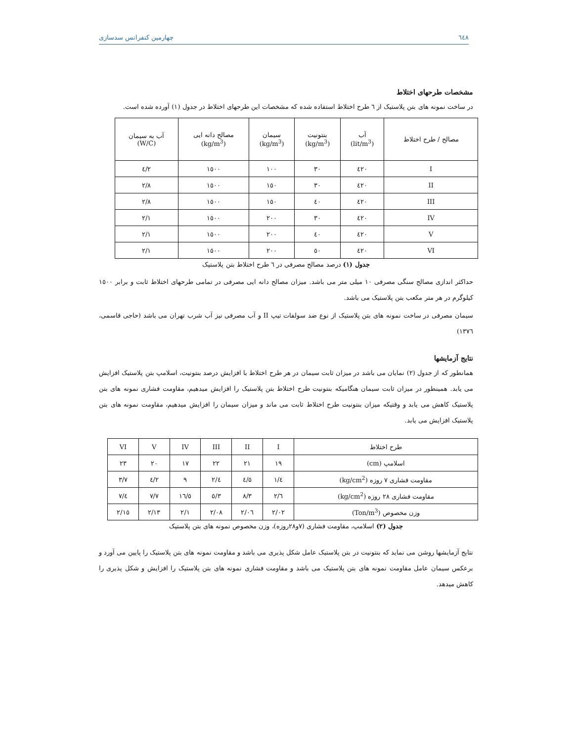٦٤٨ چهارمین کنفرانس سدسازی
مشخصات طرحهای اختلاط
در ساخت نمونه های بتن پلاستیک از ٦ طرح اختلاط استفاده شده که مشخصات این طرحهای اختلاط در جدول (١) آورده شده است.
| مصالح / طرح اختلاط | آب (lit/m<sup>3</sup>) | بنتونیت (kg/m<sup>3</sup>) | سیمان (kg/m<sup>3</sup>) | مصالح دانه ایی (kg/m<sup>3</sup>) | آب به سیمان (W/C) |
| --- | --- | --- | --- | --- | --- |
| I | ٤٢٠ | ٣٠ | ١٠٠ | ١٥٠٠ | ٤/٢ |
| II | ٤٢٠ | ٣٠ | ١٥٠ | ١٥٠٠ | ٢/٨ |
| III | ٤٢٠ | ٤٠ | ١٥٠ | ١٥٠٠ | ٢/٨ |
| IV | ٤٢٠ | ٣٠ | ٢٠٠ | ١٥٠٠ | ٢/١ |
| V | ٤٢٠ | ٤٠ | ٢٠٠ | ١٥٠٠ | ٢/١ |
| VI | ٤٢٠ | ٥٠ | ٢٠٠ | ١٥٠٠ | ٢/١ |
جدول (١) درصد مصالح مصرفی در ٦ طرح اختلاط بتن پلاستیک
حداکثر اندازی مصالح سنگی مصرفی ١٠ میلی متر می باشد. میزان مصالح دانه ایی مصرفی در تمامی طرحهای اختلاط ثابت و برابر ١٥٠٠ کیلوگرم در هر متر مکعب بتن پلاستیک می باشد.
سیمان مصرفی در ساخت نمونه های بتن پلاستیک از نوع ضد سولفات تیپ II و آب مصرفی نیز آب شرب تهران می باشد (حاجی قاسمی، ١٣٧٦)
نتایج آزمایشها
همانطور که از جدول (٢) نمایان می باشد در میزان ثابت سیمان در هر طرح اختلاط با افزایش درصد بنتونیت، اسلامپ بتن پلاستیک افزایش می یابد. همینطور در میزان ثابت سیمان هنگامیکه بنتونیت طرح اختلاط بتن پلاستیک را افزایش میدهیم، مقاومت فشاری نمونه های بتن پلاستیک کاهش می یابد و وقتیکه میزان بنتونیت طرح اختلاط ثابت می ماند و میزان سیمان را افزایش میدهیم، مقاومت نمونه های بتن پلاستیک افزایش می یابد.
| طرح اختلاط | I | II | III | IV | V | VI |
| --- | --- | --- | --- | --- | --- | --- |
| اسلامپ (cm) | ١٩ | ٢١ | ٢٢ | ١٧ | ٢٠ | ٢٣ |
| مقاومت فشاری ٧ روزه (kg/cm<sup>2</sup>) | ١/٤ | ٤/٥ | ٢/٤ | ٩ | ٤/٢ | ٣/٧ |
| مقاومت فشاری ٢٨ روزه (kg/cm<sup>2</sup>) | ٢/٦ | ٨/٣ | ٥/٣ | ١٦/٥ | ٧/٧ | ٧/٤ |
| وزن مخصوص (Ton/m<sup>3</sup>) | ٢/٠٢ | ٢/٠٦ | ٢/٠٨ | ٢/١ | ٢/١٣ | ٢/١٥ |
جدول (٢) اسلامپ، مقاومت فشاری (٧و٢٨روزه)، وزن مخصوص نمونه های بتن پلاستیک
نتایج آزمایشها روشن می نماید که بنتونیت در بتن پلاستیک عامل شکل پذیری می باشد و مقاومت نمونه های بتن پلاستیک را پایین می آورد و برعکس سیمان عامل مقاومت نمونه های بتن پلاستیک می باشد و مقاومت فشاری نمونه های بتن پلاستیک را افزایش و شکل پذیری را کاهش میدهد.